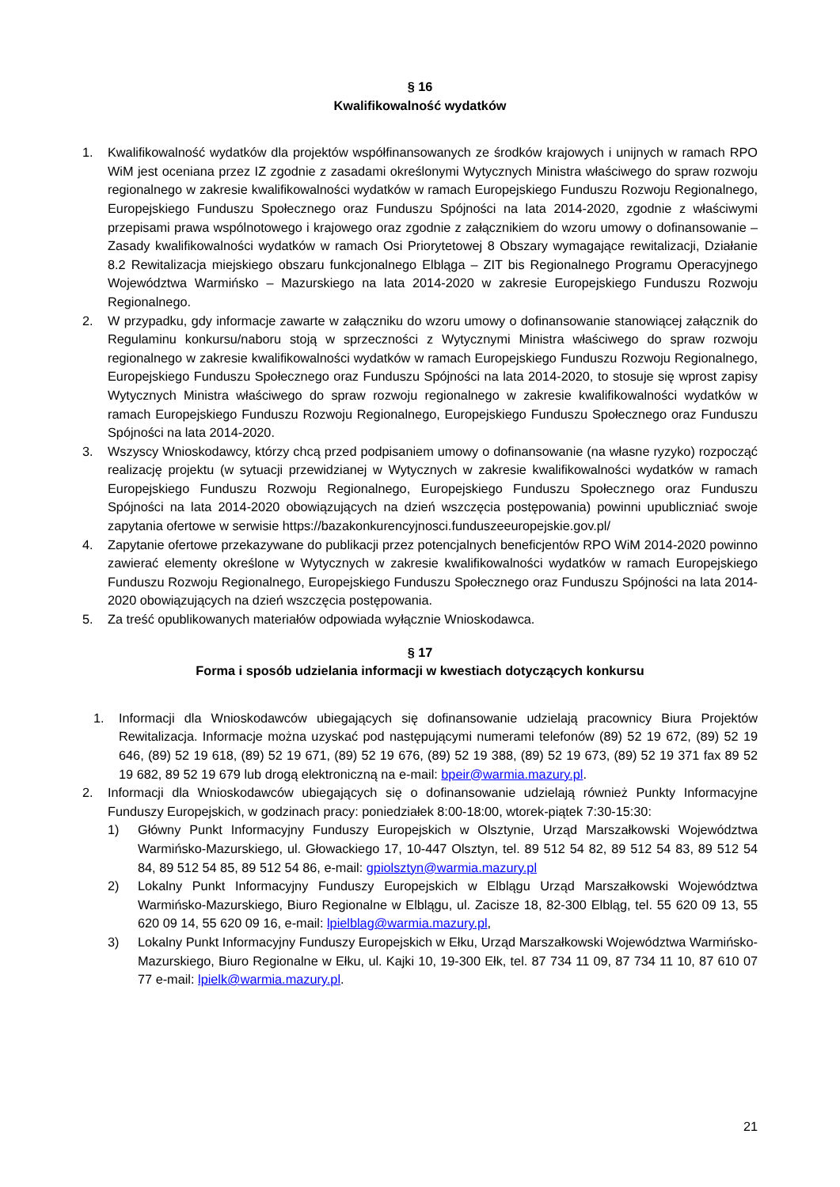§ 16
Kwalifikowalność wydatków
1. Kwalifikowalność wydatków dla projektów współfinansowanych ze środków krajowych i unijnych w ramach RPO WiM jest oceniana przez IZ zgodnie z zasadami określonymi Wytycznych Ministra właściwego do spraw rozwoju regionalnego w zakresie kwalifikowalności wydatków w ramach Europejskiego Funduszu Rozwoju Regionalnego, Europejskiego Funduszu Społecznego oraz Funduszu Spójności na lata 2014-2020, zgodnie z właściwymi przepisami prawa wspólnotowego i krajowego oraz zgodnie z załącznikiem do wzoru umowy o dofinansowanie – Zasady kwalifikowalności wydatków w ramach Osi Priorytetowej 8 Obszary wymagające rewitalizacji, Działanie 8.2 Rewitalizacja miejskiego obszaru funkcjonalnego Elbląga – ZIT bis Regionalnego Programu Operacyjnego Województwa Warmińsko – Mazurskiego na lata 2014-2020 w zakresie Europejskiego Funduszu Rozwoju Regionalnego.
2. W przypadku, gdy informacje zawarte w załączniku do wzoru umowy o dofinansowanie stanowiącej załącznik do Regulaminu konkursu/naboru stoją w sprzeczności z Wytycznymi Ministra właściwego do spraw rozwoju regionalnego w zakresie kwalifikowalności wydatków w ramach Europejskiego Funduszu Rozwoju Regionalnego, Europejskiego Funduszu Społecznego oraz Funduszu Spójności na lata 2014-2020, to stosuje się wprost zapisy Wytycznych Ministra właściwego do spraw rozwoju regionalnego w zakresie kwalifikowalności wydatków w ramach Europejskiego Funduszu Rozwoju Regionalnego, Europejskiego Funduszu Społecznego oraz Funduszu Spójności na lata 2014-2020.
3. Wszyscy Wnioskodawcy, którzy chcą przed podpisaniem umowy o dofinansowanie (na własne ryzyko) rozpocząć realizację projektu (w sytuacji przewidzianej w Wytycznych w zakresie kwalifikowalności wydatków w ramach Europejskiego Funduszu Rozwoju Regionalnego, Europejskiego Funduszu Społecznego oraz Funduszu Spójności na lata 2014-2020 obowiązujących na dzień wszczęcia postępowania) powinni upubliczniać swoje zapytania ofertowe w serwisie https://bazakonkurencyjnosci.funduszeeuropejskie.gov.pl/
4. Zapytanie ofertowe przekazywane do publikacji przez potencjalnych beneficjentów RPO WiM 2014-2020 powinno zawierać elementy określone w Wytycznych w zakresie kwalifikowalności wydatków w ramach Europejskiego Funduszu Rozwoju Regionalnego, Europejskiego Funduszu Społecznego oraz Funduszu Spójności na lata 2014-2020 obowiązujących na dzień wszczęcia postępowania.
5. Za treść opublikowanych materiałów odpowiada wyłącznie Wnioskodawca.
§ 17
Forma i sposób udzielania informacji w kwestiach dotyczących konkursu
1. Informacji dla Wnioskodawców ubiegających się dofinansowanie udzielają pracownicy Biura Projektów Rewitalizacja. Informacje można uzyskać pod następującymi numerami telefonów (89) 52 19 672, (89) 52 19 646, (89) 52 19 618, (89) 52 19 671, (89) 52 19 676, (89) 52 19 388, (89) 52 19 673, (89) 52 19 371 fax 89 52 19 682, 89 52 19 679 lub drogą elektroniczną na e-mail: bpeir@warmia.mazury.pl.
2. Informacji dla Wnioskodawców ubiegających się o dofinansowanie udzielają również Punkty Informacyjne Funduszy Europejskich, w godzinach pracy: poniedziałek 8:00-18:00, wtorek-piątek 7:30-15:30:
1) Główny Punkt Informacyjny Funduszy Europejskich w Olsztynie, Urząd Marszałkowski Województwa Warmińsko-Mazurskiego, ul. Głowackiego 17, 10-447 Olsztyn, tel. 89 512 54 82, 89 512 54 83, 89 512 54 84, 89 512 54 85, 89 512 54 86, e-mail: gpiolsztyn@warmia.mazury.pl
2) Lokalny Punkt Informacyjny Funduszy Europejskich w Elblągu Urząd Marszałkowski Województwa Warmińsko-Mazurskiego, Biuro Regionalne w Elblągu, ul. Zacisze 18, 82-300 Elbląg, tel. 55 620 09 13, 55 620 09 14, 55 620 09 16, e-mail: lpielblag@warmia.mazury.pl,
3) Lokalny Punkt Informacyjny Funduszy Europejskich w Ełku, Urząd Marszałkowski Województwa Warmińsko-Mazurskiego, Biuro Regionalne w Ełku, ul. Kajki 10, 19-300 Ełk, tel. 87 734 11 09, 87 734 11 10, 87 610 07 77 e-mail: lpielk@warmia.mazury.pl.
21